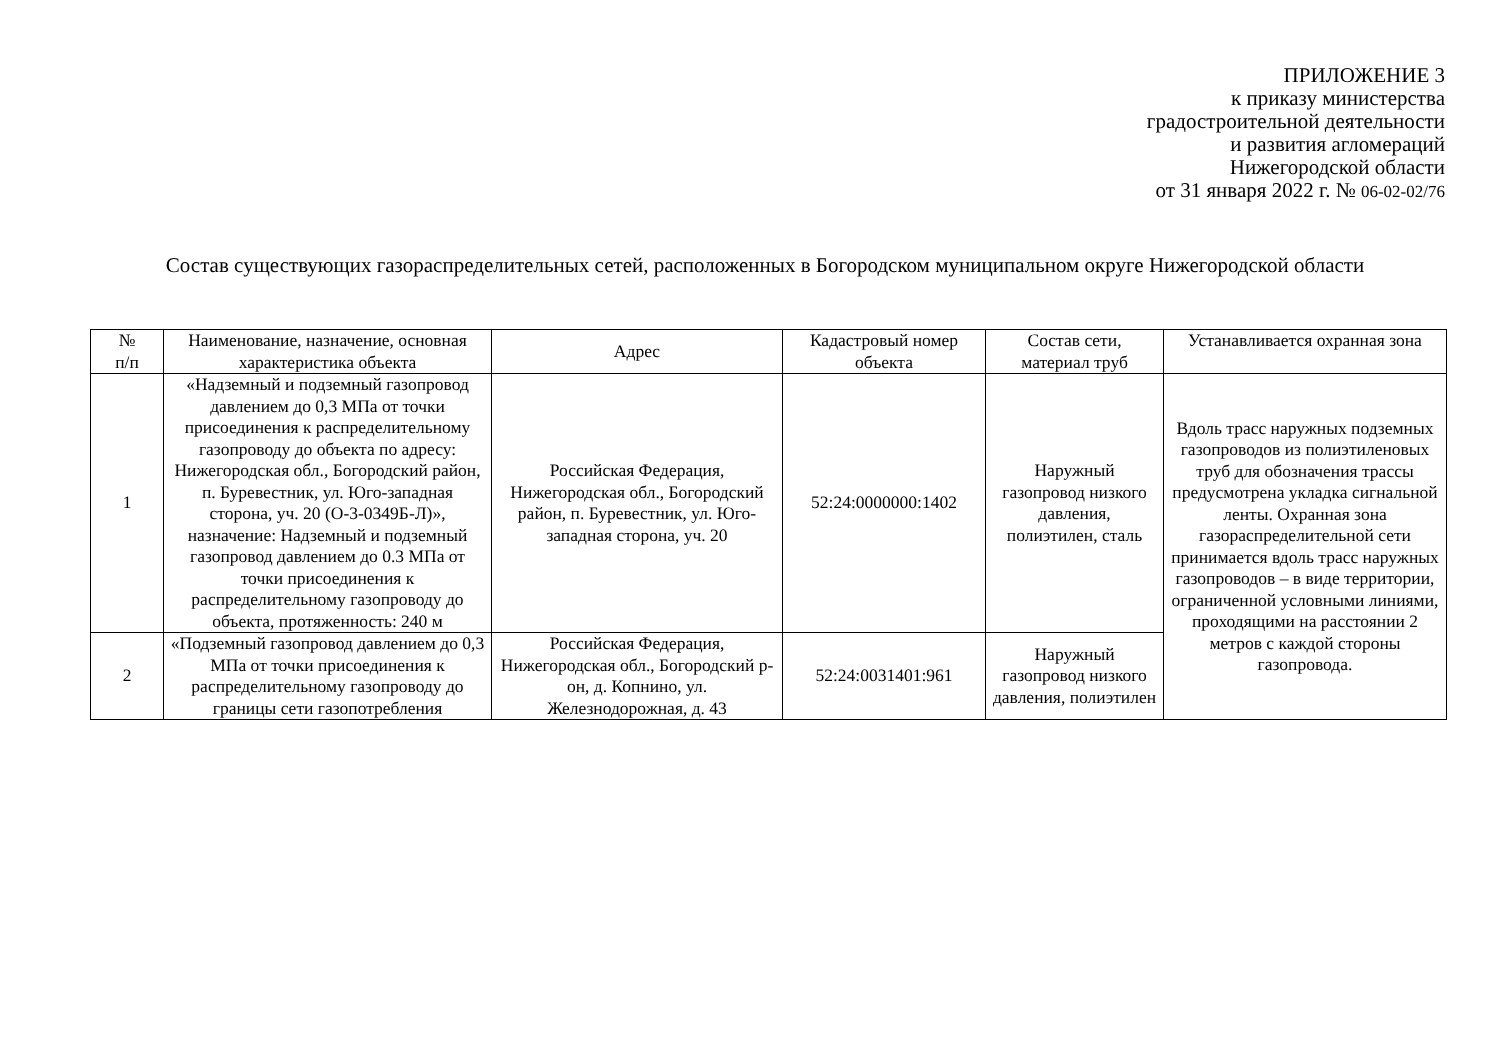ПРИЛОЖЕНИЕ 3
к приказу министерства
градостроительной деятельности
и развития агломераций
Нижегородской области
от 31 января 2022 г. № 06-02-02/76
Состав существующих газораспределительных сетей, расположенных в Богородском муниципальном округе Нижегородской области
| № п/п | Наименование, назначение, основная характеристика объекта | Адрес | Кадастровый номер объекта | Состав сети, материал труб | Устанавливается охранная зона |
| --- | --- | --- | --- | --- | --- |
| 1 | «Надземный и подземный газопровод давлением до 0,3 МПа от точки присоединения к распределительному газопроводу до объекта по адресу: Нижегородская обл., Богородский район, п. Буревестник, ул. Юго-западная сторона, уч. 20 (О-3-0349Б-Л)», назначение: Надземный и подземный газопровод давлением до 0.3 МПа от точки присоединения к распределительному газопроводу до объекта, протяженность: 240 м | Российская Федерация, Нижегородская обл., Богородский район, п. Буревестник, ул. Юго-западная сторона, уч. 20 | 52:24:0000000:1402 | Наружный газопровод низкого давления, полиэтилен, сталь | Вдоль трасс наружных подземных газопроводов из полиэтиленовых труб для обозначения трассы предусмотрена укладка сигнальной ленты. Охранная зона газораспределительной сети принимается вдоль трасс наружных газопроводов – в виде территории, ограниченной условными линиями, проходящими на расстоянии 2 метров с каждой стороны газопровода. |
| 2 | «Подземный газопровод давлением до 0,3 МПа от точки присоединения к распределительному газопроводу до границы сети газопотребления | Российская Федерация, Нижегородская обл., Богородский р-он, д. Копнино, ул. Железнодорожная, д. 43 | 52:24:0031401:961 | Наружный газопровод низкого давления, полиэтилен | |